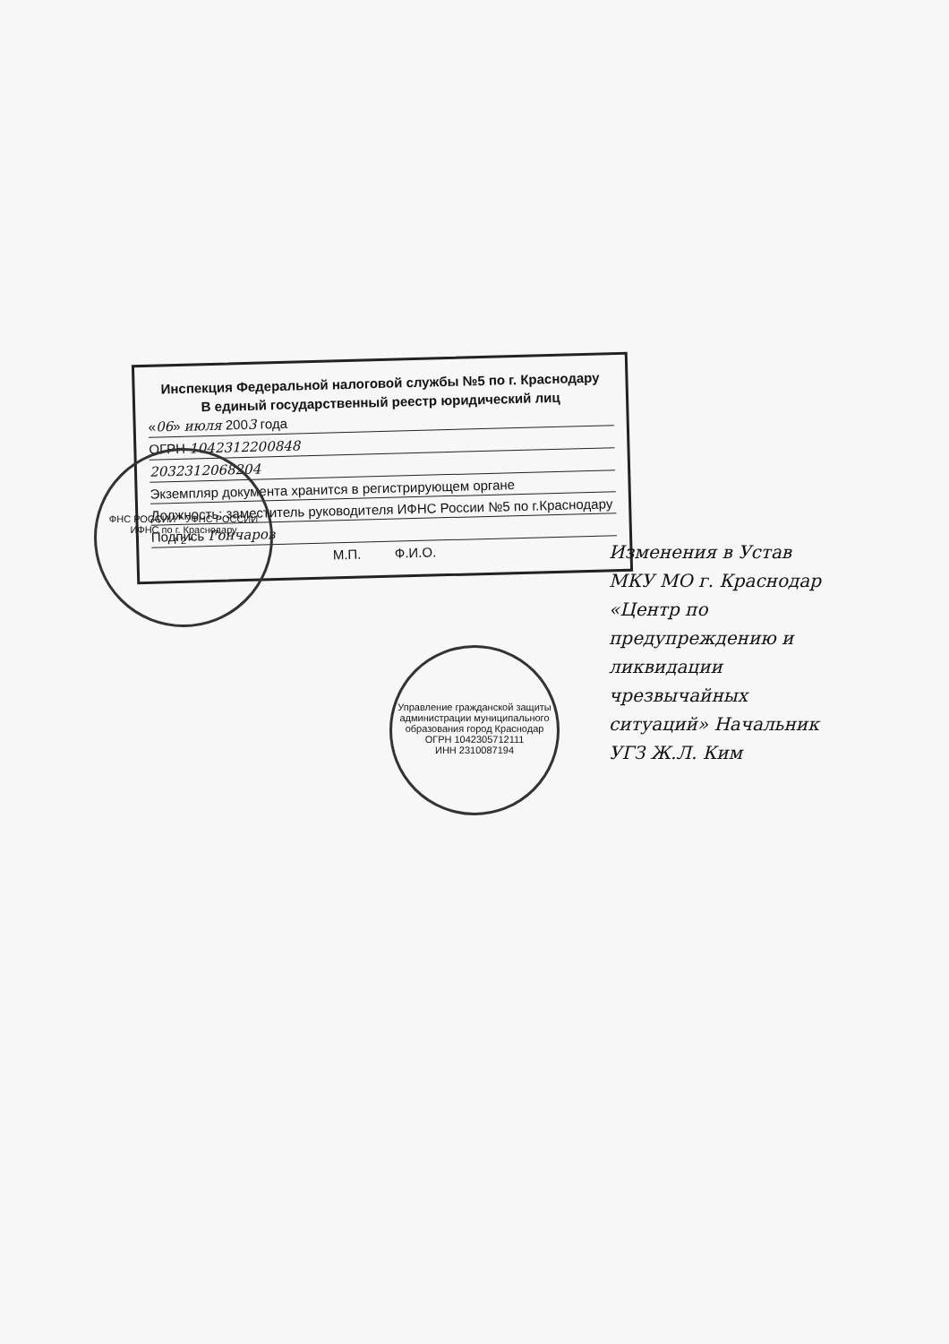Инспекция Федеральной налоговой службы №5 по г. Краснодару
В единый государственный реестр юридический лиц
«06» июля 2003 года
ОГРН 1042312200848
2032312068204
Экземпляр документа хранится в регистрирующем органе
Должность: заместитель руководителя ИФНС России №5 по г.Краснодару
Подпись Гончаров
М.П. Ф.И.О.
ФНС РОССИИ * УФНС РОССИИ
ИФНС по г. Краснодару
* 2 *
Управление гражданской защиты администрации муниципального образования город Краснодар
ОГРН 1042305712111
ИНН 2310087194
Изменения в Устав МКУ МО г. Краснодар «Центр по предупреждению и ликвидации чрезвычайных ситуаций» Начальник УГЗ Ж.Л. Ким